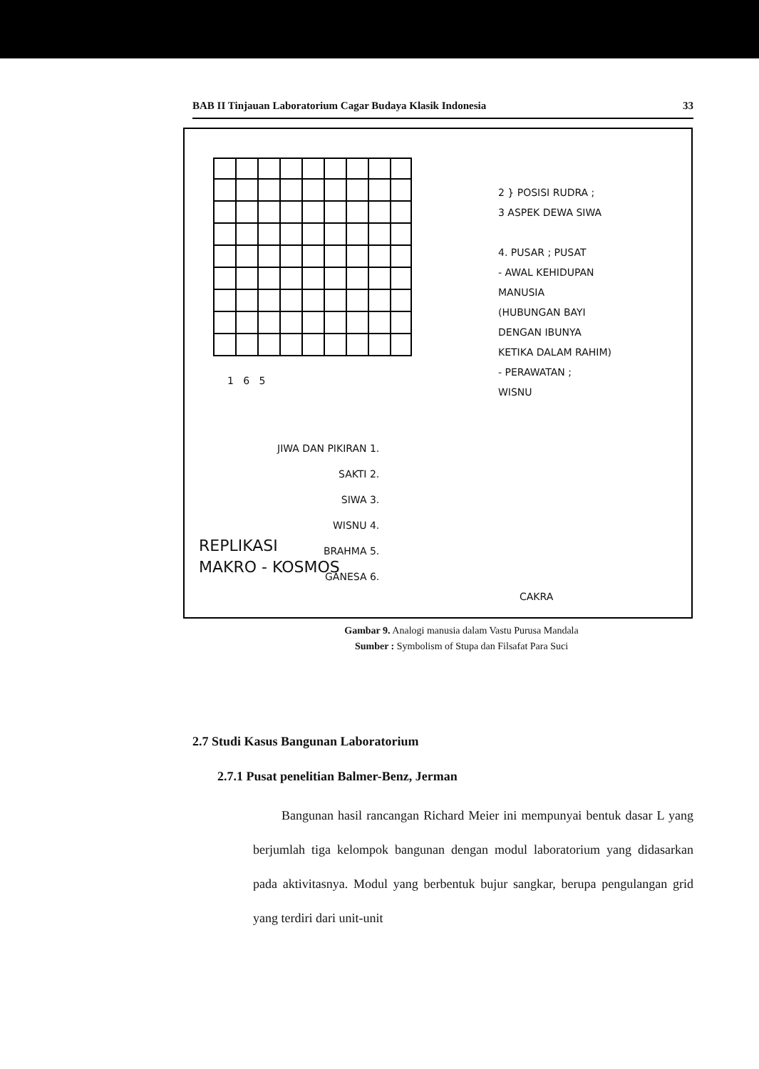BAB II Tinjauan Laboratorium Cagar Budaya Klasik Indonesia 33
2 } POSISI RUDRA ;
3 ASPEK DEWA SIWA
4. PUSAR ; PUSAT
- AWAL KEHIDUPAN
MANUSIA
(HUBUNGAN BAYI
DENGAN IBUNYA
KETIKA DALAM RAHIM)
- PERAWATAN ;
WISNU
1 6 5
JIWA DAN PIKIRAN 1.
SAKTI 2.
SIWA 3.
WISNU 4.
BRAHMA 5.
GANESA 6.
REPLIKASI
MAKRO - KOSMOS
CAKRA
Gambar 9. Analogi manusia dalam Vastu Purusa Mandala
Sumber : Symbolism of Stupa dan Filsafat Para Suci
2.7 Studi Kasus Bangunan Laboratorium
2.7.1 Pusat penelitian Balmer-Benz, Jerman
Bangunan hasil rancangan Richard Meier ini mempunyai bentuk dasar L yang berjumlah tiga kelompok bangunan dengan modul laboratorium yang didasarkan pada aktivitasnya. Modul yang berbentuk bujur sangkar, berupa pengulangan grid yang terdiri dari unit-unit